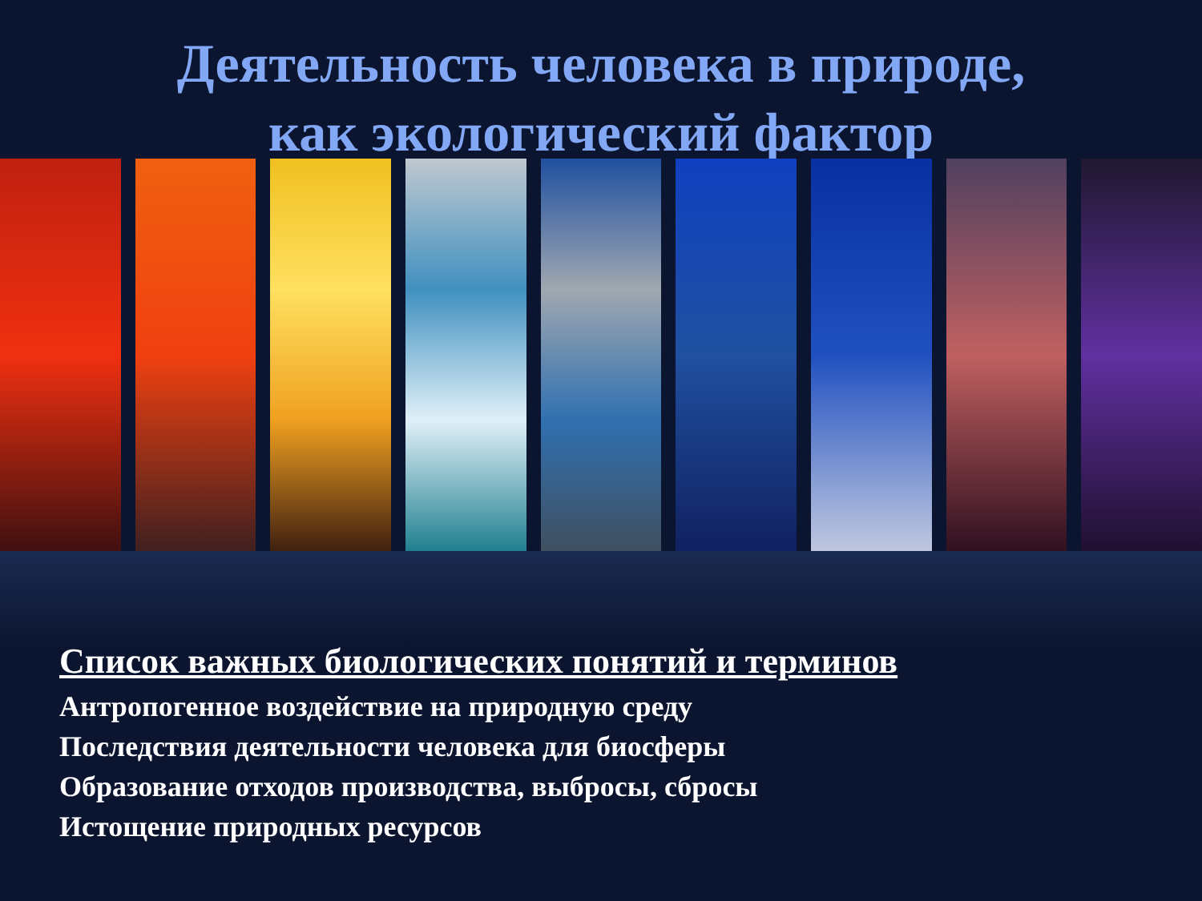Деятельность человека в природе,
как экологический фактор
Список важных биологических понятий и терминов
Антропогенное воздействие на природную среду
Последствия деятельности человека для биосферы
Образование отходов производства, выбросы, сбросы
Истощение природных ресурсов